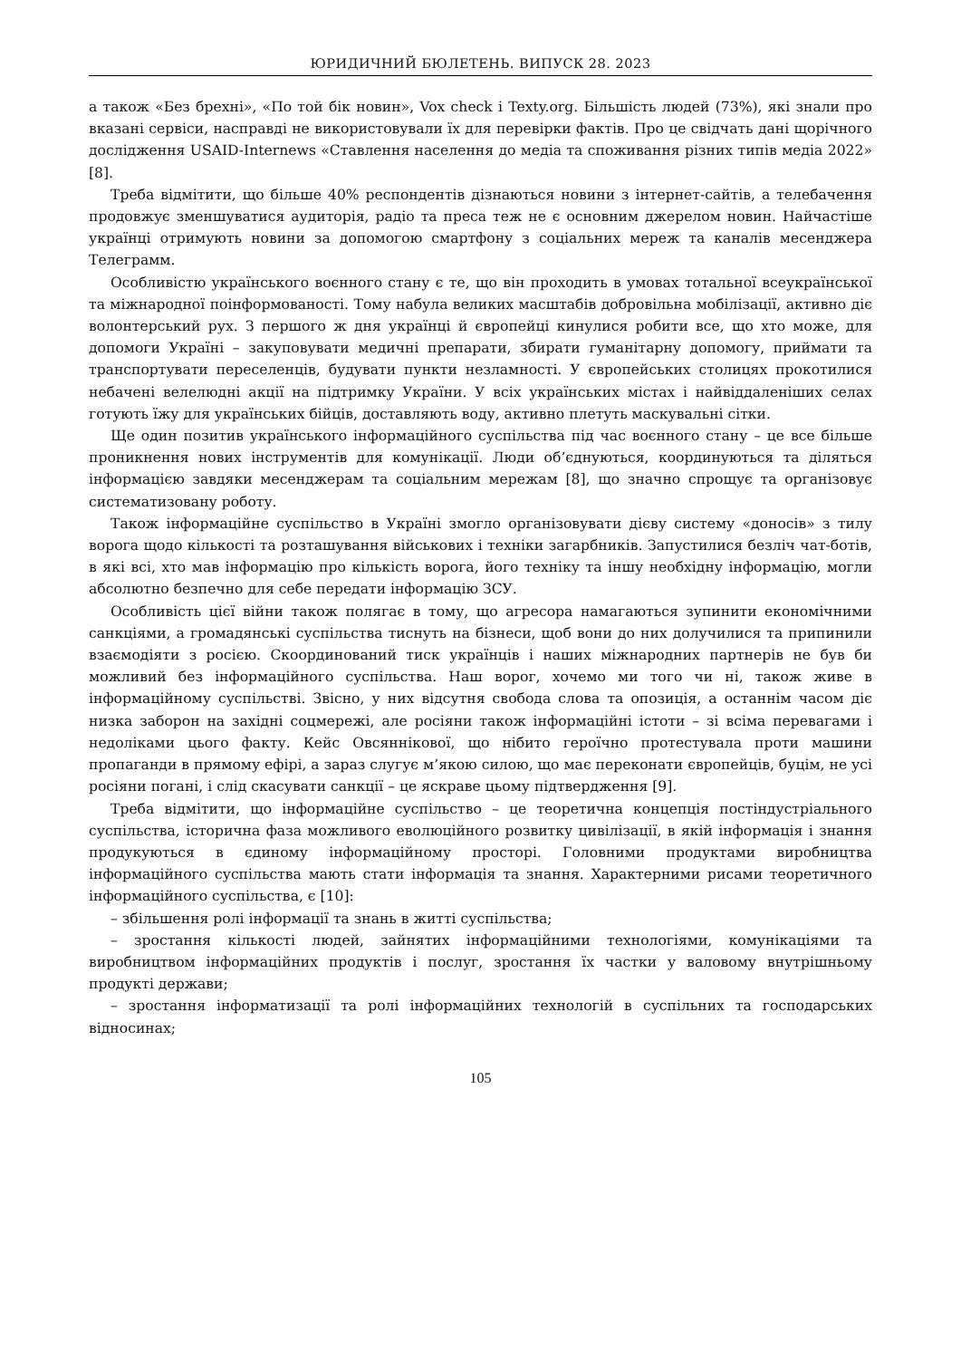ЮРИДИЧНИЙ БЮЛЕТЕНЬ. ВИПУСК 28. 2023
а також «Без брехні», «По той бік новин», Vox check і Texty.org. Більшість людей (73%), які знали про вказані сервіси, насправді не використовували їх для перевірки фактів. Про це свідчать дані щорічного дослідження USAID-Internews «Ставлення населення до медіа та споживання різних типів медіа 2022» [8].
Треба відмітити, що більше 40% респондентів дізнаються новини з інтернет-сайтів, а телебачення продовжує зменшуватися аудиторія, радіо та преса теж не є основним джерелом новин. Найчастіше українці отримують новини за допомогою смартфону з соціальних мереж та каналів месенджера Телеграмм.
Особливістю українського воєнного стану є те, що він проходить в умовах тотальної всеукраїнської та міжнародної поінформованості. Тому набула великих масштабів добровільна мобілізації, активно діє волонтерський рух. З першого ж дня українці й європейці кинулися робити все, що хто може, для допомоги Україні – закуповувати медичні препарати, збирати гуманітарну допомогу, приймати та транспортувати переселенців, будувати пункти незламності. У європейських столицях прокотилися небачені велелюдні акції на підтримку України. У всіх українських містах і найвіддаленіших селах готують їжу для українських бійців, доставляють воду, активно плетуть маскувальні сітки.
Ще один позитив українського інформаційного суспільства під час воєнного стану – це все більше проникнення нових інструментів для комунікації. Люди об’єднуються, координуються та діляться інформацією завдяки месенджерам та соціальним мережам [8], що значно спрощує та організовує систематизовану роботу.
Також інформаційне суспільство в Україні змогло організовувати дієву систему «доносів» з тилу ворога щодо кількості та розташування військових і техніки загарбників. Запустилися безліч чат-ботів, в які всі, хто мав інформацію про кількість ворога, його техніку та іншу необхідну інформацію, могли абсолютно безпечно для себе передати інформацію ЗСУ.
Особливість цієї війни також полягає в тому, що агресора намагаються зупинити економічними санкціями, а громадянські суспільства тиснуть на бізнеси, щоб вони до них долучилися та припинили взаємодіяти з росією. Скоординований тиск українців і наших міжнародних партнерів не був би можливий без інформаційного суспільства. Наш ворог, хочемо ми того чи ні, також живе в інформаційному суспільстві. Звісно, у них відсутня свобода слова та опозиція, а останнім часом діє низка заборон на західні соцмережі, але росіяни також інформаційні істоти – зі всіма перевагами і недоліками цього факту. Кейс Овсяннікової, що нібито героїчно протестувала проти машини пропаганди в прямому ефірі, а зараз слугує м’якою силою, що має переконати європейців, буцім, не усі росіяни погані, і слід скасувати санкції – це яскраве цьому підтвердження [9].
Треба відмітити, що інформаційне суспільство – це теоретична концепція постіндустріального суспільства, історична фаза можливого еволюційного розвитку цивілізації, в якій інформація і знання продукуються в єдиному інформаційному просторі. Головними продуктами виробництва інформаційного суспільства мають стати інформація та знання. Характерними рисами теоретичного інформаційного суспільства, є [10]:
– збільшення ролі інформації та знань в житті суспільства;
– зростання кількості людей, зайнятих інформаційними технологіями, комунікаціями та виробництвом інформаційних продуктів і послуг, зростання їх частки у валовому внутрішньому продукті держави;
– зростання інформатизації та ролі інформаційних технологій в суспільних та господарських відносинах;
105